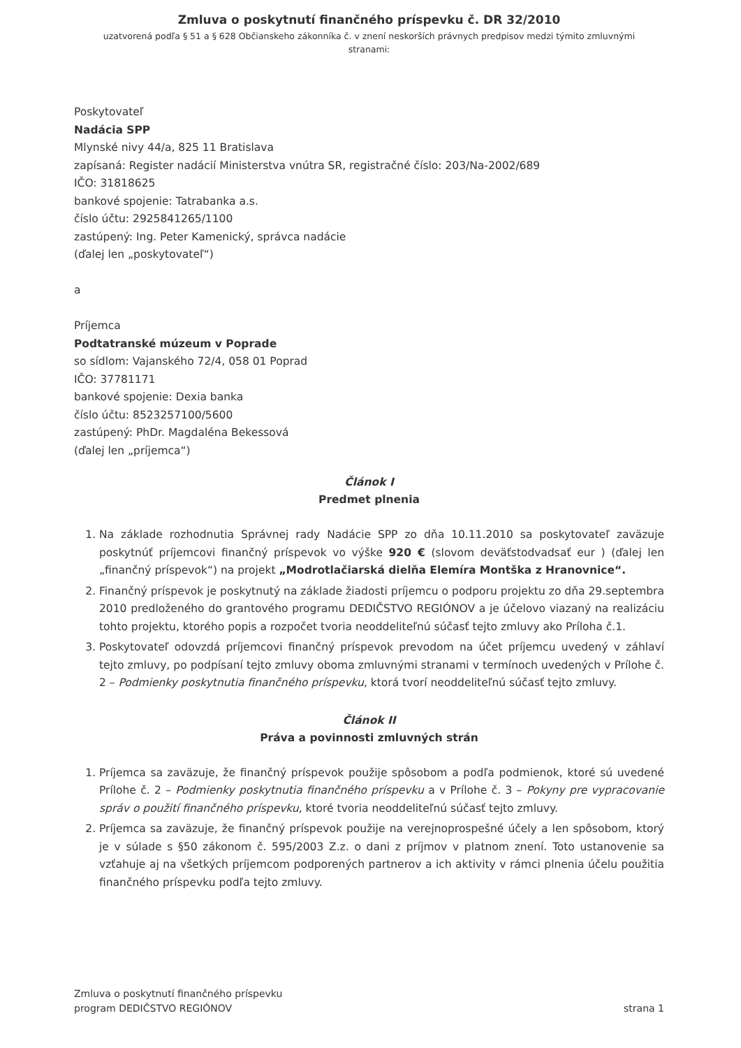Zmluva o poskytnutí finančného príspevku č. DR 32/2010
uzatvorená podľa § 51 a § 628 Občianskeho zákonníka č. v znení neskorších právnych predpisov medzi týmito zmluvnými stranami:
Poskytovateľ
Nadácia SPP
Mlynské nivy 44/a, 825 11 Bratislava
zapísaná: Register nadácií Ministerstva vnútra SR, registračné číslo: 203/Na-2002/689
IČO: 31818625
bankové spojenie: Tatrabanka a.s.
číslo účtu: 2925841265/1100
zastúpený: Ing. Peter Kamenický, správca nadácie
(ďalej len „poskytovateľ“)
a
Príjemca
Podtatranské múzeum v Poprade
so sídlom: Vajanského 72/4, 058 01 Poprad
IČO: 37781171
bankové spojenie: Dexia banka
číslo účtu: 8523257100/5600
zastúpený: PhDr. Magdaléna Bekessová
(ďalej len „príjemca“)
Článok I
Predmet plnenia
1. Na základe rozhodnutia Správnej rady Nadácie SPP zo dňa 10.11.2010 sa poskytovateľ zaväzuje poskytnúť príjemcovi finančný príspevok vo výške 920 € (slovom deväťstodvadsať eur ) (ďalej len „finančný príspevok“) na projekt „Modrotlačiarská dielňa Elemíra Montška z Hranovnice“.
2. Finančný príspevok je poskytnutý na základe žiadosti príjemcu o podporu projektu zo dňa 29.septembra 2010 predloženého do grantového programu DEDIČSTVO REGIÓNOV a je účelovo viazaný na realizáciu tohto projektu, ktorého popis a rozpočet tvoria neoddeliteľnú súčasť tejto zmluvy ako Príloha č.1.
3. Poskytovateľ odovzdá príjemcovi finančný príspevok prevodom na účet príjemcu uvedený v záhlaví tejto zmluvy, po podpísaní tejto zmluvy oboma zmluvnými stranami v termínoch uvedených v Prílohe č. 2 – Podmienky poskytnutia finančného príspevku, ktorá tvorí neoddeliteľnú súčasť tejto zmluvy.
Článok II
Práva a povinnosti zmluvných strán
1. Príjemca sa zaväzuje, že finančný príspevok použije spôsobom a podľa podmienok, ktoré sú uvedené Prílohe č. 2 – Podmienky poskytnutia finančného príspevku a v Prílohe č. 3 – Pokyny pre vypracovanie správ o použití finančného príspevku, ktoré tvoria neoddeliteľnú súčasť tejto zmluvy.
2. Príjemca sa zaväzuje, že finančný príspevok použije na verejnoprospešné účely a len spôsobom, ktorý je v súlade s §50 zákonom č. 595/2003 Z.z. o dani z príjmov v platnom znení. Toto ustanovenie sa vzťahuje aj na všetkých príjemcom podporených partnerov a ich aktivity v rámci plnenia účelu použitia finančného príspevku podľa tejto zmluvy.
Zmluva o poskytnutí finančného príspevku
program DEDIČSTVO REGIÓNOV
strana 1